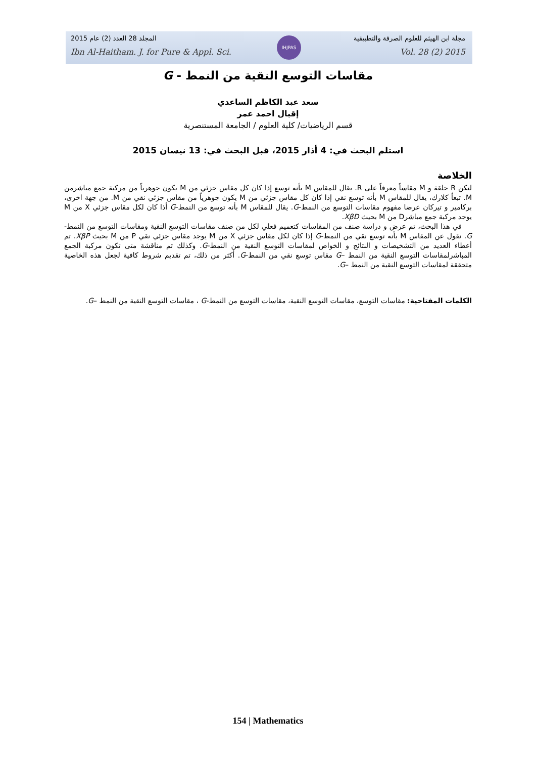IHJPAS
المجلد 28 العدد (2) عام 2015 مجلة ابن الهيثم للعلوم الصرفة والتطبيقية
Ibn Al-Haitham. J. for Pure & Appl. Sci. Vol. 28 (2) 2015
مقاسات التوسع النقية من النمط - G
سعد عبد الكاظم الساعدي
إقبال احمد عمر
قسم الرياضيات/ كلية العلوم / الجامعة المستنصرية
استلم البحث في: 4 أذار 2015، قبل البحث في: 13 نيسان 2015
الخلاصة
لتكن R حلقة و M مقاساً معرفاً على R. يقال للمقاس M بأنه توسع إذا كان كل مقاس جزئي من M يكون جوهرياً من مركبة جمع مباشرمن M. تبعاً كلارك، يقال للمقاس M بأنه توسع نقي إذا كان كل مقاس جزئي من M يكون جوهرياً من مقاس جزئي نقي من M. من جهة اخرى، بركامير و تيركان عرضا مفهوم مقاسات التوسع من النمط-G. يقال للمقاس M بأنه توسع من النمط-G أذا كان لكل مقاس جزئي X من M يوجد مركبة جمع مباشرD من M بحيث XβD.
في هذا البحث، تم عرض و دراسة صنف من المقاسات كتعميم فعلي لكل من صنف مقاسات التوسع النقية ومقاسات التوسع من النمط-G. نقول عن المقاس M بأنه توسع نقي من النمط-G إذا كان لكل مقاس جزئي X من M يوجد مقاس جزئي نقي P من M بحيث XβP. تم أعطاء العديد من التشخيصات و النتائج و الخواص لمقاسات التوسع النقية من النمط-G. وكذلك تم مناقشة متى تكون مركبة الجمع المباشرلمقاسات التوسع النقية من النمط –G مقاس توسع نقي من النمط-G. أكثر من ذلك، تم تقديم شروط كافية لجعل هذه الخاصية متحققة لمقاسات التوسع النقية من النمط –G.
الكلمات المفتاحية: مقاسات التوسع، مقاسات التوسع النقية، مقاسات التوسع من النمط-G ، مقاسات التوسع النقية من النمط –G.
154 | Mathematics